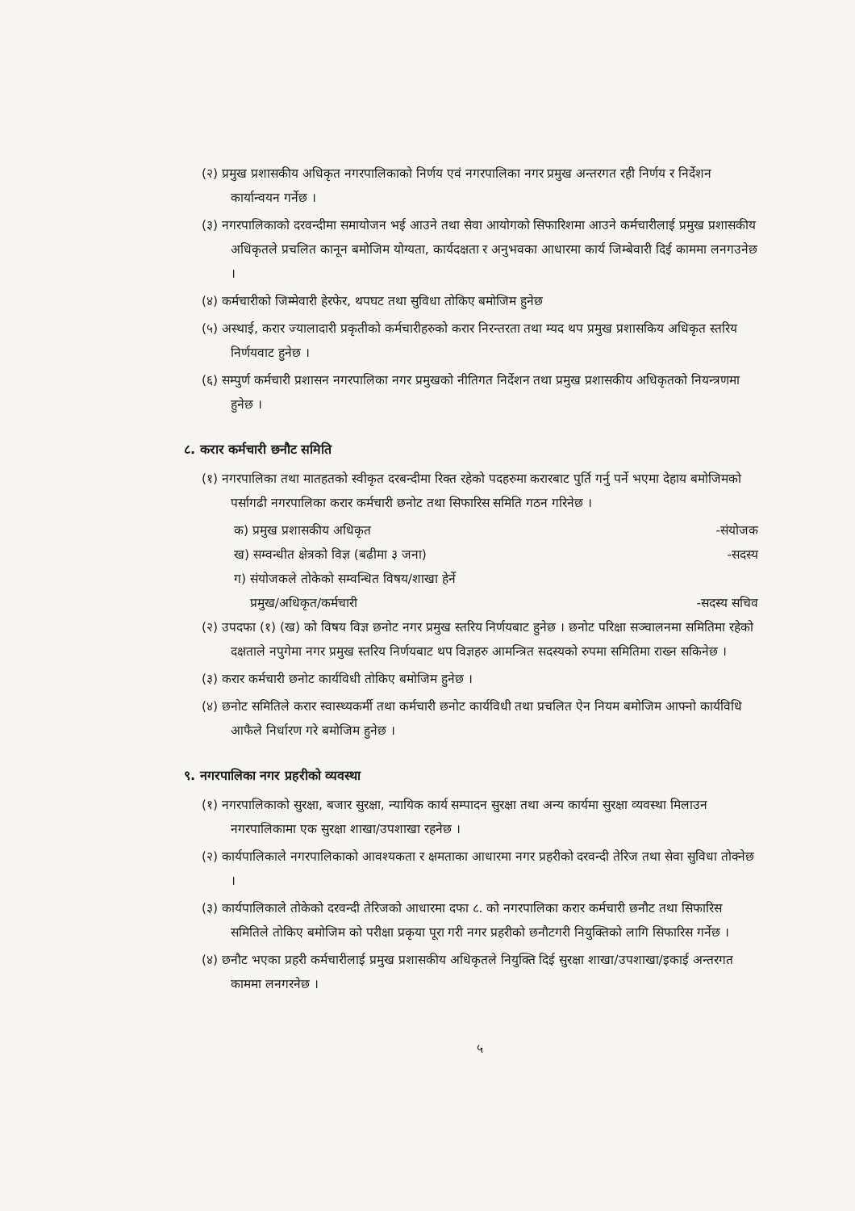(२) प्रमुख प्रशासकीय अधिकृत नगरपालिकाको निर्णय एवं नगरपालिका नगर प्रमुख अन्तरगत रही निर्णय र निर्देशन कार्यान्वयन गर्नेछ ।
(३) नगरपालिकाको दरवन्दीमा समायोजन भई आउने तथा सेवा आयोगको सिफारिशमा आउने कर्मचारीलाई प्रमुख प्रशासकीय अधिकृतले प्रचलित कानून बमोजिम योग्यता, कार्यदक्षता र अनुभवका आधारमा कार्य जिम्बेवारी दिई काममा लनगउनेछ ।
(४) कर्मचारीको जिम्मेवारी हेरफेर, थपघट तथा सुविधा तोकिए बमोजिम हुनेछ
(५) अस्थाई, करार ज्यालादारी प्रकृतीको कर्मचारीहरुको करार निरन्तरता तथा म्यद थप प्रमुख प्रशासकिय अधिकृत स्तरिय निर्णयवाट हुनेछ ।
(६) सम्पुर्ण कर्मचारी प्रशासन नगरपालिका नगर प्रमुखको नीतिगत निर्देशन तथा प्रमुख प्रशासकीय अधिकृतको नियन्त्रणमा हुनेछ ।
८. करार कर्मचारी छनौट समिति
(१) नगरपालिका तथा मातहतको स्वीकृत दरबन्दीमा रिक्त रहेको पदहरुमा करारबाट पुर्ति गर्नु पर्ने भएमा देहाय बमोजिमको पर्सागढी नगरपालिका करार कर्मचारी छनोट तथा सिफारिस समिति गठन गरिनेछ ।
क) प्रमुख प्रशासकीय अधिकृत -संयोजक
ख) सम्वन्धीत क्षेत्रको विज्ञ (बढीमा ३ जना) -सदस्य
ग) संयोजकले तोकेको सम्वन्धित विषय/शाखा हेर्ने
प्रमुख/अधिकृत/कर्मचारी -सदस्य सचिव
(२) उपदफा (१) (ख) को विषय विज्ञ छनोट नगर प्रमुख स्तरिय निर्णयबाट हुनेछ । छनोट परिक्षा सञ्चालनमा समितिमा रहेको दक्षताले नपुगेमा नगर प्रमुख स्तरिय निर्णयबाट थप विज्ञहरु आमन्त्रित सदस्यको रुपमा समितिमा राख्न सकिनेछ ।
(३) करार कर्मचारी छनोट कार्यविधी तोकिए बमोजिम हुनेछ ।
(४) छनोट समितिले करार स्वास्थ्यकर्मी तथा कर्मचारी छनोट कार्यविधी तथा प्रचलित ऐन नियम बमोजिम आफ्नो कार्यविधि आफैले निर्धारण गरे बमोजिम हुनेछ ।
९. नगरपालिका नगर प्रहरीको व्यवस्था
(१) नगरपालिकाको सुरक्षा, बजार सुरक्षा, न्यायिक कार्य सम्पादन सुरक्षा तथा अन्य कार्यमा सुरक्षा व्यवस्था मिलाउन नगरपालिकामा एक सुरक्षा शाखा/उपशाखा रहनेछ ।
(२) कार्यपालिकाले नगरपालिकाको आवश्यकता र क्षमताका आधारमा नगर प्रहरीको दरवन्दी तेरिज तथा सेवा सुविधा तोक्नेछ ।
(३) कार्यपालिकाले तोकेको दरवन्दी तेरिजको आधारमा दफा ८. को नगरपालिका करार कर्मचारी छनौट तथा सिफारिस समितिले तोकिए बमोजिम को परीक्षा प्रकृया पूरा गरी नगर प्रहरीको छनौटगरी नियुक्तिको लागि सिफारिस गर्नेछ ।
(४) छनौट भएका प्रहरी कर्मचारीलाई प्रमुख प्रशासकीय अधिकृतले नियुक्ति दिई सुरक्षा शाखा/उपशाखा/इकाई अन्तरगत काममा लनगरनेछ ।
५